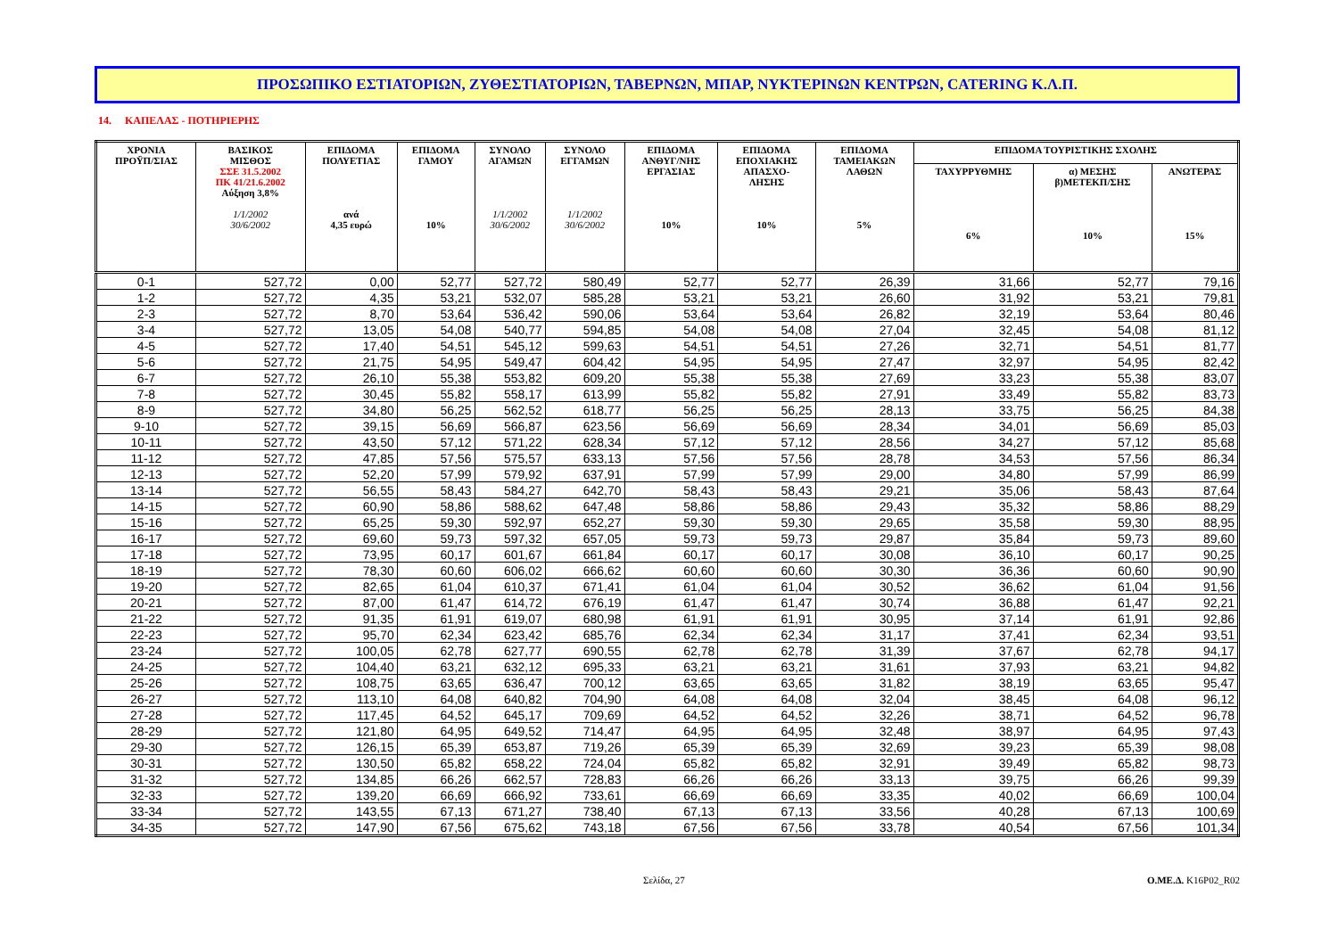ΠΡΟΣΩΠΙΚΟ ΕΣΤΙΑΤΟΡΙΩΝ, ΖΥΘΕΣΤΙΑΤΟΡΙΩΝ, ΤΑΒΕΡΝΩΝ, ΜΠΑΡ, ΝΥΚΤΕΡΙΝΩΝ ΚΕΝΤΡΩΝ, CATERING Κ.Λ.Π.
14. ΚΑΠΕΛΑΣ - ΠΟΤΗΡΙΕΡΗΣ
| ΧΡΟΝΙΑ ΠΡΟΫΠ/ΣΙΑΣ | ΒΑΣΙΚΟΣ ΜΙΣΘΟΣ ΣΣΕ 31.5.2002 ΠΚ 41/21.6.2002 Αύξηση 3,8% 1/1/2002 30/6/2002 | ΕΠΙΔΟΜΑ ΠΟΛΥΕΤΙΑΣ ανά 4,35 ευρώ | ΕΠΙΔΟΜΑ ΓΑΜΟΥ 10% | ΣΥΝΟΛΟ ΑΓΑΜΩΝ 1/1/2002 30/6/2002 | ΣΥΝΟΛΟ ΕΓΓΑΜΩΝ 1/1/2002 30/6/2002 | ΕΠΙΔΟΜΑ ΑΝΘΥΓ/ΝΗΣ ΕΡΓΑΣΙΑΣ 10% | ΕΠΙΔΟΜΑ ΕΠΟΧΙΑΚΗΣ ΑΠΑΣΧΟ- ΛΗΣΗΣ 10% | ΕΠΙΔΟΜΑ ΤΑΜΕΙΑΚΩΝ ΛΑΘΩΝ 5% | ΕΠΙΔΟΜΑ ΤΟΥΡΙΣΤΙΚΗΣ ΣΧΟΛΗΣ | | |
| --- | --- | --- | --- | --- | --- | --- | --- | --- | --- | --- | --- |
| | | | | | | | | | ΤΑΧΥΡΡΥΘΜΗΣ 6% | α) ΜΕΣΗΣ β)ΜΕΤΕΚΠ/ΣΗΣ 10% | ΑΝΩΤΕΡΑΣ 15% |
| 0-1 | 527,72 | 0,00 | 52,77 | 527,72 | 580,49 | 52,77 | 52,77 | 26,39 | 31,66 | 52,77 | 79,16 |
| 1-2 | 527,72 | 4,35 | 53,21 | 532,07 | 585,28 | 53,21 | 53,21 | 26,60 | 31,92 | 53,21 | 79,81 |
| 2-3 | 527,72 | 8,70 | 53,64 | 536,42 | 590,06 | 53,64 | 53,64 | 26,82 | 32,19 | 53,64 | 80,46 |
| 3-4 | 527,72 | 13,05 | 54,08 | 540,77 | 594,85 | 54,08 | 54,08 | 27,04 | 32,45 | 54,08 | 81,12 |
| 4-5 | 527,72 | 17,40 | 54,51 | 545,12 | 599,63 | 54,51 | 54,51 | 27,26 | 32,71 | 54,51 | 81,77 |
| 5-6 | 527,72 | 21,75 | 54,95 | 549,47 | 604,42 | 54,95 | 54,95 | 27,47 | 32,97 | 54,95 | 82,42 |
| 6-7 | 527,72 | 26,10 | 55,38 | 553,82 | 609,20 | 55,38 | 55,38 | 27,69 | 33,23 | 55,38 | 83,07 |
| 7-8 | 527,72 | 30,45 | 55,82 | 558,17 | 613,99 | 55,82 | 55,82 | 27,91 | 33,49 | 55,82 | 83,73 |
| 8-9 | 527,72 | 34,80 | 56,25 | 562,52 | 618,77 | 56,25 | 56,25 | 28,13 | 33,75 | 56,25 | 84,38 |
| 9-10 | 527,72 | 39,15 | 56,69 | 566,87 | 623,56 | 56,69 | 56,69 | 28,34 | 34,01 | 56,69 | 85,03 |
| 10-11 | 527,72 | 43,50 | 57,12 | 571,22 | 628,34 | 57,12 | 57,12 | 28,56 | 34,27 | 57,12 | 85,68 |
| 11-12 | 527,72 | 47,85 | 57,56 | 575,57 | 633,13 | 57,56 | 57,56 | 28,78 | 34,53 | 57,56 | 86,34 |
| 12-13 | 527,72 | 52,20 | 57,99 | 579,92 | 637,91 | 57,99 | 57,99 | 29,00 | 34,80 | 57,99 | 86,99 |
| 13-14 | 527,72 | 56,55 | 58,43 | 584,27 | 642,70 | 58,43 | 58,43 | 29,21 | 35,06 | 58,43 | 87,64 |
| 14-15 | 527,72 | 60,90 | 58,86 | 588,62 | 647,48 | 58,86 | 58,86 | 29,43 | 35,32 | 58,86 | 88,29 |
| 15-16 | 527,72 | 65,25 | 59,30 | 592,97 | 652,27 | 59,30 | 59,30 | 29,65 | 35,58 | 59,30 | 88,95 |
| 16-17 | 527,72 | 69,60 | 59,73 | 597,32 | 657,05 | 59,73 | 59,73 | 29,87 | 35,84 | 59,73 | 89,60 |
| 17-18 | 527,72 | 73,95 | 60,17 | 601,67 | 661,84 | 60,17 | 60,17 | 30,08 | 36,10 | 60,17 | 90,25 |
| 18-19 | 527,72 | 78,30 | 60,60 | 606,02 | 666,62 | 60,60 | 60,60 | 30,30 | 36,36 | 60,60 | 90,90 |
| 19-20 | 527,72 | 82,65 | 61,04 | 610,37 | 671,41 | 61,04 | 61,04 | 30,52 | 36,62 | 61,04 | 91,56 |
| 20-21 | 527,72 | 87,00 | 61,47 | 614,72 | 676,19 | 61,47 | 61,47 | 30,74 | 36,88 | 61,47 | 92,21 |
| 21-22 | 527,72 | 91,35 | 61,91 | 619,07 | 680,98 | 61,91 | 61,91 | 30,95 | 37,14 | 61,91 | 92,86 |
| 22-23 | 527,72 | 95,70 | 62,34 | 623,42 | 685,76 | 62,34 | 62,34 | 31,17 | 37,41 | 62,34 | 93,51 |
| 23-24 | 527,72 | 100,05 | 62,78 | 627,77 | 690,55 | 62,78 | 62,78 | 31,39 | 37,67 | 62,78 | 94,17 |
| 24-25 | 527,72 | 104,40 | 63,21 | 632,12 | 695,33 | 63,21 | 63,21 | 31,61 | 37,93 | 63,21 | 94,82 |
| 25-26 | 527,72 | 108,75 | 63,65 | 636,47 | 700,12 | 63,65 | 63,65 | 31,82 | 38,19 | 63,65 | 95,47 |
| 26-27 | 527,72 | 113,10 | 64,08 | 640,82 | 704,90 | 64,08 | 64,08 | 32,04 | 38,45 | 64,08 | 96,12 |
| 27-28 | 527,72 | 117,45 | 64,52 | 645,17 | 709,69 | 64,52 | 64,52 | 32,26 | 38,71 | 64,52 | 96,78 |
| 28-29 | 527,72 | 121,80 | 64,95 | 649,52 | 714,47 | 64,95 | 64,95 | 32,48 | 38,97 | 64,95 | 97,43 |
| 29-30 | 527,72 | 126,15 | 65,39 | 653,87 | 719,26 | 65,39 | 65,39 | 32,69 | 39,23 | 65,39 | 98,08 |
| 30-31 | 527,72 | 130,50 | 65,82 | 658,22 | 724,04 | 65,82 | 65,82 | 32,91 | 39,49 | 65,82 | 98,73 |
| 31-32 | 527,72 | 134,85 | 66,26 | 662,57 | 728,83 | 66,26 | 66,26 | 33,13 | 39,75 | 66,26 | 99,39 |
| 32-33 | 527,72 | 139,20 | 66,69 | 666,92 | 733,61 | 66,69 | 66,69 | 33,35 | 40,02 | 66,69 | 100,04 |
| 33-34 | 527,72 | 143,55 | 67,13 | 671,27 | 738,40 | 67,13 | 67,13 | 33,56 | 40,28 | 67,13 | 100,69 |
| 34-35 | 527,72 | 147,90 | 67,56 | 675,62 | 743,18 | 67,56 | 67,56 | 33,78 | 40,54 | 67,56 | 101,34 |
Σελίδα, 27 Ο.ΜΕ.Δ. K16P02_R02